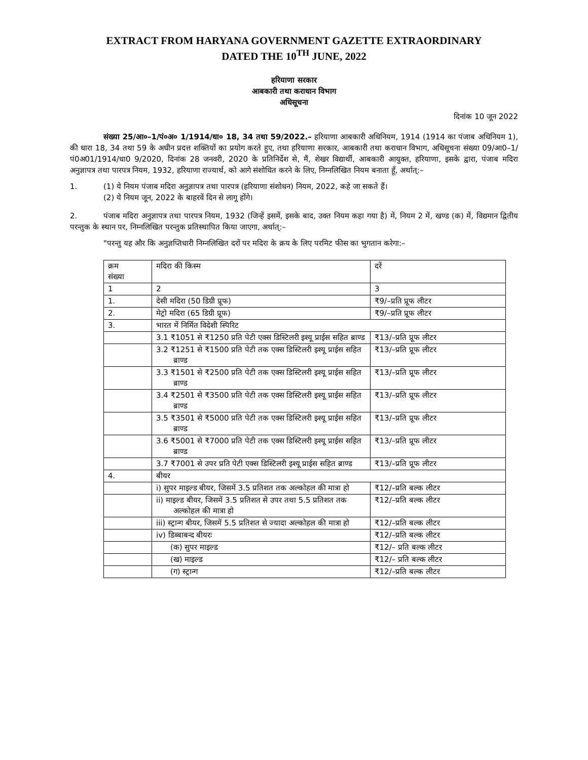EXTRACT FROM HARYANA GOVERNMENT GAZETTE EXTRAORDINARY
DATED THE 10<sup>TH</sup> JUNE, 2022
हरियाणा सरकार
आबकारी तथा कराधान विभाग
अधिसूचना
दिनांक 10 जून 2022
संख्या 25/आ०–1/पं०अ० 1/1914/धा० 18, 34 तथा 59/2022.– हरियाणा आबकारी अधिनियम, 1914 (1914 का पंजाब अधिनियम 1), की धारा 18, 34 तथा 59 के अधीन प्रदत्त शक्तियों का प्रयोग करते हुए, तथा हरियाणा सरकार, आबकारी तथा कराधान विभाग, अधिसूचना संख्या 09/आ0–1/पं0अ01/1914/धा0 9/2020, दिनांक 28 जनवरी, 2020 के प्रतिनिर्देश से, मैं, शेखर विद्यार्थी, आबकारी आयुक्त, हरियाणा, इसके द्वारा, पंजाब मदिरा अनुज्ञापत्र तथा पारपत्र नियम, 1932, हरियाणा राज्यार्थ, को आगे संशोधित करने के लिए, निम्नलिखित नियम बनाता हूँ, अर्थात्:–
1. (1) ये नियम पंजाब मदिरा अनुज्ञापत्र तथा पारपत्र (हरियाणा संशोधन) नियम, 2022, कहे जा सकते हैं।
(2) ये नियम जून, 2022 के बाहरवें दिन से लागू होंगे।
2. पंजाब मदिरा अनुज्ञापत्र तथा पारपत्र नियम, 1932 (जिन्हें इसमें, इसके बाद, उक्त नियम कहा गया है) में, नियम 2 में, खण्ड (क) में, विद्यमान द्वितीय परन्तुक के स्थान पर, निम्नलिखित परन्तुक प्रतिस्थापित किया जाएगा, अर्थात्:–
"परन्तु यह और कि अनुज्ञप्तिधारी निम्नलिखित दरों पर मदिरा के क्रय के लिए परमिट फीस का भुगतान करेगा:–
| क्रम संख्या | मदिरा की किस्म | दरें |
| 1 | 2 | 3 |
| 1. | देसी मदिरा (50 डिग्री प्रूफ) | ₹9/–प्रति प्रूफ लीटर |
| 2. | मेट्रो मदिरा (65 डिग्री प्रूफ) | ₹9/–प्रति प्रूफ लीटर |
| 3. | भारत में निर्मित विदेशी स्पिरिट | |
| | 3.1 ₹1051 से ₹1250 प्रति पेटी एक्स डिस्टिलरी इश्यू प्राईस सहित ब्राण्ड | ₹13/–प्रति प्रूफ लीटर |
| | 3.2 ₹1251 से ₹1500 प्रति पेटी तक एक्स डिस्टिलरी इश्यू प्राईस सहित ब्राण्ड | ₹13/–प्रति प्रूफ लीटर |
| | 3.3 ₹1501 से ₹2500 प्रति पेटी तक एक्स डिस्टिलरी इश्यू प्राईस सहित ब्राण्ड | ₹13/–प्रति प्रूफ लीटर |
| | 3.4 ₹2501 से ₹3500 प्रति पेटी तक एक्स डिस्टिलरी इश्यू प्राईस सहित ब्राण्ड | ₹13/–प्रति प्रूफ लीटर |
| | 3.5 ₹3501 से ₹5000 प्रति पेटी तक एक्स डिस्टिलरी इश्यू प्राईस सहित ब्राण्ड | ₹13/–प्रति प्रूफ लीटर |
| | 3.6 ₹5001 से ₹7000 प्रति पेटी तक एक्स डिस्टिलरी इश्यू प्राईस सहित ब्राण्ड | ₹13/–प्रति प्रूफ लीटर |
| | 3.7 ₹7001 से उपर प्रति पेटी एक्स डिस्टिलरी इश्यू प्राईस सहित ब्राण्ड | ₹13/–प्रति प्रूफ लीटर |
| 4. | बीयर | |
| | i) सुपर माइल्ड बीयर, जिसमें 3.5 प्रतिशत तक अल्कोहल की मात्रा हो | ₹12/–प्रति बल्क लीटर |
| | ii) माइल्ड बीयर, जिसमें 3.5 प्रतिशत से उपर तथा 5.5 प्रतिशत तक अल्कोहल की मात्रा हो | ₹12/–प्रति बल्क लीटर |
| | iii) स्ट्रान्ग बीयर, जिसमें 5.5 प्रतिशत से ज्यादा अल्कोहल की मात्रा हो | ₹12/–प्रति बल्क लीटर |
| | iv) डिब्बाबन्द बीयरः | ₹12/–प्रति बल्क लीटर |
| | (क) सुपर माइल्ड | ₹12/– प्रति बल्क लीटर |
| | (ख) माइल्ड | ₹12/– प्रति बल्क लीटर |
| | (ग) स्ट्रान्ग | ₹12/–प्रति बल्क लीटर |